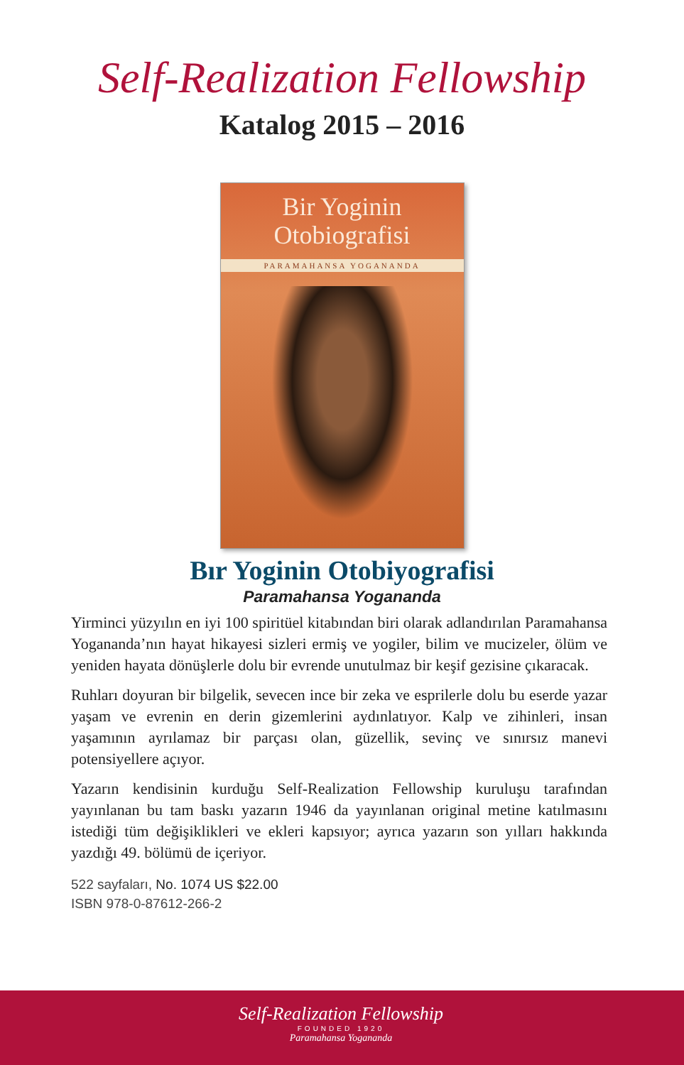Self-Realization Fellowship
Katalog 2015 – 2016
Bir Yoginin
Otobiografisi
PARAMAHANSA YOGANANDA
Bır Yoginin Otobiyografisi
Paramahansa Yogananda
Yirminci yüzyılın en iyi 100 spiritüel kitabından biri olarak adlandırılan Paramahansa Yogananda’nın hayat hikayesi sizleri ermiş ve yogiler, bilim ve mucizeler, ölüm ve yeniden hayata dönüşlerle dolu bir evrende unutulmaz bir keşif gezisine çıkaracak.
Ruhları doyuran bir bilgelik, sevecen ince bir zeka ve esprilerle dolu bu eserde yazar yaşam ve evrenin en derin gizemlerini aydınlatıyor. Kalp ve zihinleri, insan yaşamının ayrılamaz bir parçası olan, güzellik, sevinç ve sınırsız manevi potensiyellere açıyor.
Yazarın kendisinin kurduğu Self-Realization Fellowship kuruluşu tarafından yayınlanan bu tam baskı yazarın 1946 da yayınlanan original metine katılmasını istediği tüm değişiklikleri ve ekleri kapsıyor; ayrıca yazarın son yılları hakkında yazdığı 49. bölümü de içeriyor.
522 sayfaları, No. 1074 US $22.00
ISBN 978-0-87612-266-2
Self-Realization Fellowship
FOUNDED 1920
Paramahansa Yogananda